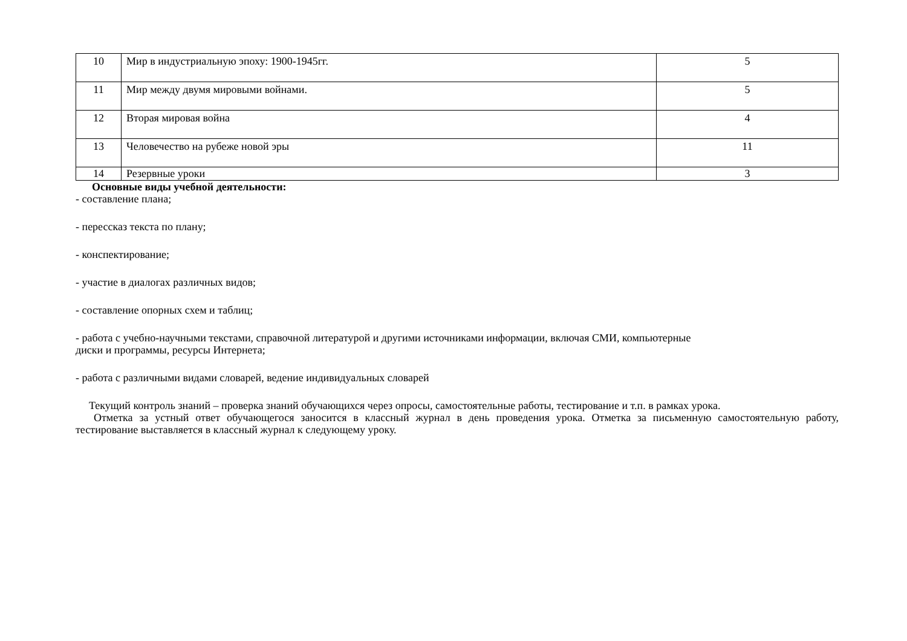| 10 | Мир в индустриальную эпоху: 1900-1945гг. | 5 |
| 11 | Мир между двумя мировыми войнами. | 5 |
| 12 | Вторая мировая война | 4 |
| 13 | Человечество на рубеже новой эры | 11 |
| 14 | Резервные уроки | 3 |
Основные виды учебной деятельности:
- составление плана;
- перессказ текста по плану;
- конспектирование;
- участие в диалогах различных видов;
- составление опорных схем и таблиц;
- работа с учебно-научными текстами, справочной литературой и другими источниками информации, включая СМИ, компьютерные
диски и программы, ресурсы Интернета;
- работа с различными видами словарей, ведение индивидуальных словарей
Текущий контроль знаний – проверка знаний обучающихся через опросы, самостоятельные работы, тестирование и т.п. в рамках урока.
Отметка за устный ответ обучающегося заносится в классный журнал в день проведения урока. Отметка за письменную самостоятельную работу, тестирование выставляется в классный журнал к следующему уроку.